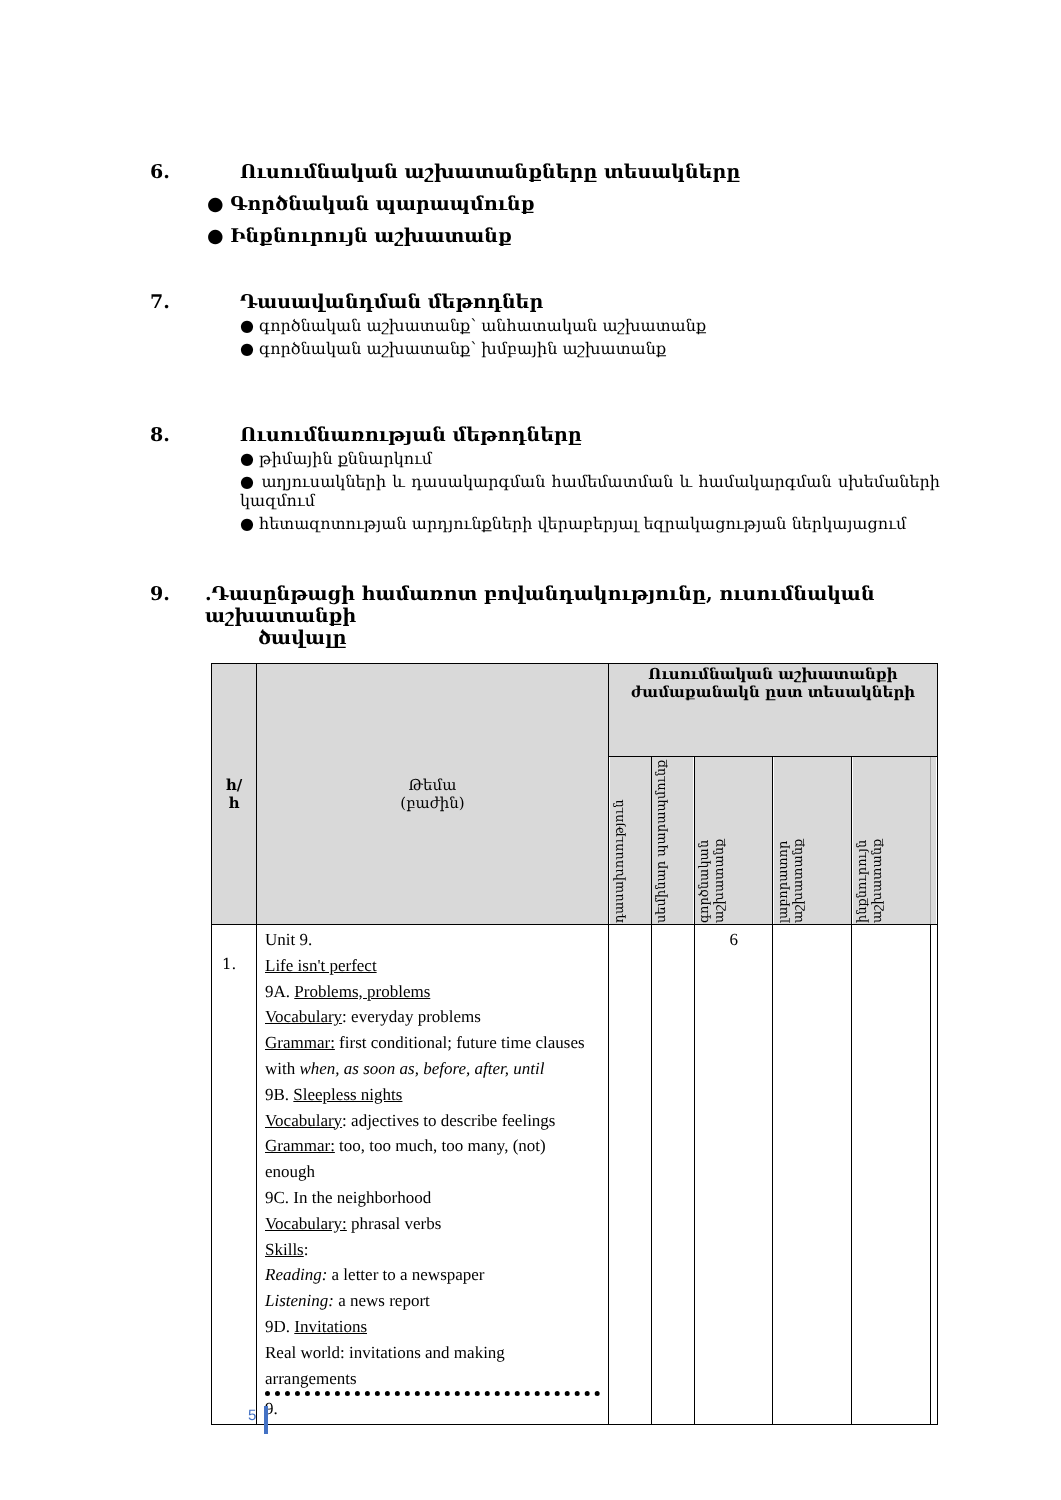6. Ուսումնական աշխատանքները տեսակները
● Գործնական պարապմունք
● Ինքնուրույն աշխատանք
7. Դասավանդման մեթոդներ
● գործնական աշխատանք՝ անհատական աշխատանք
● գործնական աշխատանք՝ խմբային աշխատանք
8. Ուսումնառության մեթոդները
● թիմային քննարկում
● աղյուսակների և դասակարգման համեմատման և համակարգման սխեմաների կազմում
● հետազոտության արդյունքների վերաբերյալ եզրակացության ներկայացում
9..Դասընթացի համառոտ բովանդակությունը, ուսումնական աշխատանքի
ծավալը
| հ/ հ | Թեմա (բաժին) | Ուսումնական աշխատանքի ժամաքանակն ըստ տեսակների | | | | | |
| --- | --- | --- | --- | --- | --- | --- | --- |
| | | դասախոսություն | սեմինար պարապմունք | գործնական աշխատանք | լաբորատոր աշխատանք | ինքնուրույն աշխատանք | |
| 1. | Unit 9. Life isn't perfect 9A. Problems, problems Vocabulary : everyday problems Grammar: first conditional; future time clauses with when, as soon as, before, after, until 9B. Sleepless nights Vocabulary : adjectives to describe feelings Grammar: too, too much, too many, (not) enough 9C. In the neighborhood Vocabulary: phrasal verbs Skills : Reading: a letter to a newspaper Listening: a news report 9D. Invitations Real world: invitations and making arrangements 9. | | | 6 | | | |
5